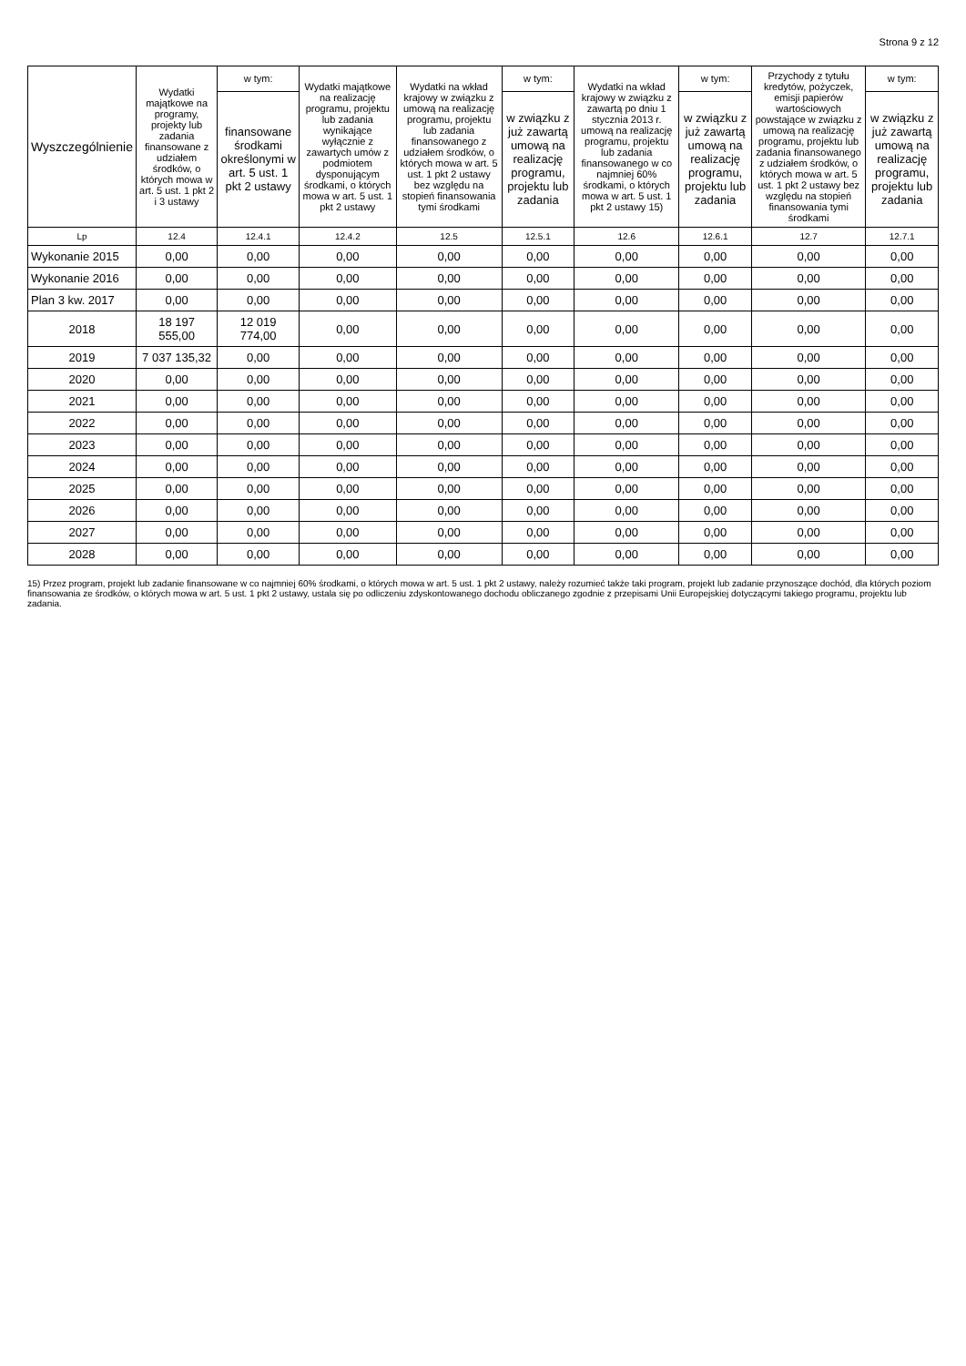Strona 9 z 12
| Wyszczególnienie | Wydatki majątkowe na programy, projekty lub zadania finansowane z udziałem środków, o których mowa w art. 5 ust. 1 pkt 2 i 3 ustawy | w tym: | Wydatki majątkowe na realizację programu, projektu lub zadania wynikające wyłącznie z zawartych umów z podmiotem dysponującym środkami, o których mowa w art. 5 ust. 1 pkt 2 ustawy | Wydatki na wkład krajowy w związku z umową na realizację programu, projektu lub zadania finansowanego z udziałem środków, o których mowa w art. 5 ust. 1 pkt 2 ustawy bez względu na stopień finansowania tymi środkami | w tym: | Wydatki na wkład krajowy w związku z zawartą po dniu 1 stycznia 2013 r. umową na realizację programu, projektu lub zadania finansowanego w co najmniej 60% środkami, o których mowa w art. 5 ust. 1 pkt 2 ustawy 15) | w tym: | Przychody z tytułu kredytów, pożyczek, emisji papierów wartościowych powstające w związku z umową na realizację programu, projektu lub zadania finansowanego z udziałem środków, o których mowa w art. 5 ust. 1 pkt 2 ustawy bez względu na stopień finansowania tymi środkami | w tym: |
| --- | --- | --- | --- | --- | --- | --- | --- | --- | --- |
| | | finansowane środkami określonymi w art. 5 ust. 1 pkt 2 ustawy | | | w związku z już zawartą umową na realizację programu, projektu lub zadania | | w związku z już zawartą umową na realizację programu, projektu lub zadania | | w związku z już zawartą umową na realizację programu, projektu lub zadania |
| Lp | 12.4 | 12.4.1 | 12.4.2 | 12.5 | 12.5.1 | 12.6 | 12.6.1 | 12.7 | 12.7.1 |
| Wykonanie 2015 | 0,00 | 0,00 | 0,00 | 0,00 | 0,00 | 0,00 | 0,00 | 0,00 | 0,00 |
| Wykonanie 2016 | 0,00 | 0,00 | 0,00 | 0,00 | 0,00 | 0,00 | 0,00 | 0,00 | 0,00 |
| Plan 3 kw. 2017 | 0,00 | 0,00 | 0,00 | 0,00 | 0,00 | 0,00 | 0,00 | 0,00 | 0,00 |
| 2018 | 18 197 555,00 | 12 019 774,00 | 0,00 | 0,00 | 0,00 | 0,00 | 0,00 | 0,00 | 0,00 |
| 2019 | 7 037 135,32 | 0,00 | 0,00 | 0,00 | 0,00 | 0,00 | 0,00 | 0,00 | 0,00 |
| 2020 | 0,00 | 0,00 | 0,00 | 0,00 | 0,00 | 0,00 | 0,00 | 0,00 | 0,00 |
| 2021 | 0,00 | 0,00 | 0,00 | 0,00 | 0,00 | 0,00 | 0,00 | 0,00 | 0,00 |
| 2022 | 0,00 | 0,00 | 0,00 | 0,00 | 0,00 | 0,00 | 0,00 | 0,00 | 0,00 |
| 2023 | 0,00 | 0,00 | 0,00 | 0,00 | 0,00 | 0,00 | 0,00 | 0,00 | 0,00 |
| 2024 | 0,00 | 0,00 | 0,00 | 0,00 | 0,00 | 0,00 | 0,00 | 0,00 | 0,00 |
| 2025 | 0,00 | 0,00 | 0,00 | 0,00 | 0,00 | 0,00 | 0,00 | 0,00 | 0,00 |
| 2026 | 0,00 | 0,00 | 0,00 | 0,00 | 0,00 | 0,00 | 0,00 | 0,00 | 0,00 |
| 2027 | 0,00 | 0,00 | 0,00 | 0,00 | 0,00 | 0,00 | 0,00 | 0,00 | 0,00 |
| 2028 | 0,00 | 0,00 | 0,00 | 0,00 | 0,00 | 0,00 | 0,00 | 0,00 | 0,00 |
15) Przez program, projekt lub zadanie finansowane w co najmniej 60% środkami, o których mowa w art. 5 ust. 1 pkt 2 ustawy, należy rozumieć także taki program, projekt lub zadanie przynoszące dochód, dla których poziom finansowania ze środków, o których mowa w art. 5 ust. 1 pkt 2 ustawy, ustala się po odliczeniu zdyskontowanego dochodu obliczanego zgodnie z przepisami Unii Europejskiej dotyczącymi takiego programu, projektu lub zadania.